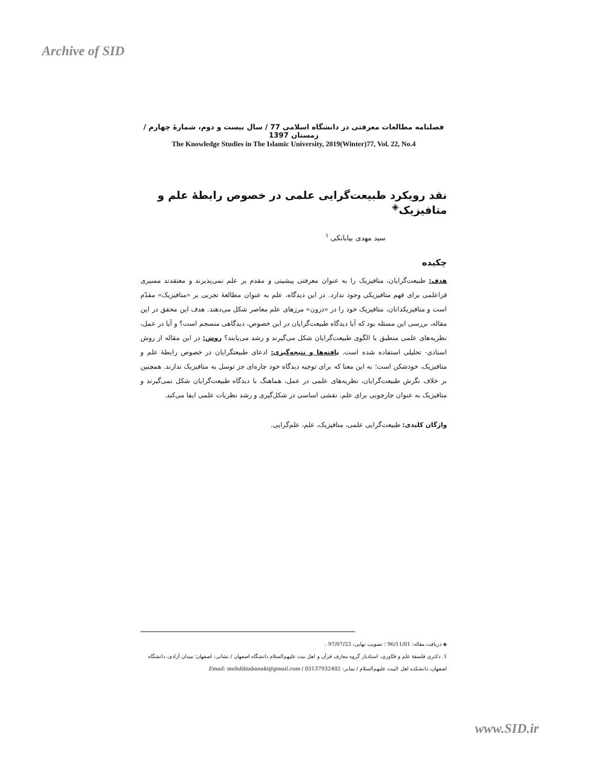Archive of SID
فصلنامه مطالعات معرفتی در دانشگاه اسلامی 77 / سال بیست و دوم، شمارهٔ چهارم / زمستان 1397
The Knowledge Studies in The Islamic University, 2019(Winter)77, Vol. 22, No.4
نقد رویکرد طبیعت‌گرایی علمی در خصوص رابطهٔ علم و متافیزیک<sup>◈</sup>
سید مهدی بیابانکی <sup>۱</sup>
چکیده
هدف: طبیعت‌گرایان، متافیزیک را به عنوان معرفتی پیشینی و مقدم بر علم نمی‌پذیرند و معتقدند مسیری فراعلمی برای فهم متافیزیکی وجود ندارد. در این دیدگاه، علم به عنوان مطالعهٔ تجربی بر «متافیزیک» مقدّم است و متافیزیکدانان، متافیزیک خود را در «درون» مرزهای علم معاصر شکل می‌دهند. هدف این محقق در این مقاله، بررسی این مسئله بود که آیا دیدگاه طبیعت‌گرایان در این خصوص، دیدگاهی منسجم است؟ و آیا در عمل، نظریه‌های علمی منطبق با الگوی طبیعت‌گرایان شکل می‌گیرند و رشد می‌یابند؟ روش: در این مقاله از روش اسنادی- تحلیلی استفاده شده است. یافته‌ها و نتیجه‌گیری: ادعای طبیعتگرایان در خصوص رابطهٔ علم و متافیزیک، خودشکن است؛ به این معنا که برای توجیه دیدگاه خود چاره‌ای جز توسل به متافیزیک ندارند. همچنین بر خلاف نگرش طبیعت‌گرایان، نظریه‌های علمی در عمل، هماهنگ با دیدگاه طبیعت‌گرایان شکل نمی‌گیرند و متافیزیک به عنوان چارچوبی برای علم، نقشی اساسی در شکل‌گیری و رشد نظریات علمی ایفا می‌کند.
واژگان کلیدی: طبیعت‌گرایی علمی، متافیزیک، علم، علم‌گرایی.
◈ دریافت مقاله: 96/11/01 ؛ تصویب نهایی: 97/07/23 .
1. دکتری فلسفهٔ علم و فنّاوری، استادیار گروه معارف قرآن و اهل بیت علیهم‌السلام دانشگاه اصفهان / نشانی: اصفهان؛ میدان آزادی، دانشگاه اصفهان، دانشکده اهل البیت علیهم‌السلام / نمابر: 03137932402 / Email: mehdibiabanaki@gmail.com
www.SID.ir